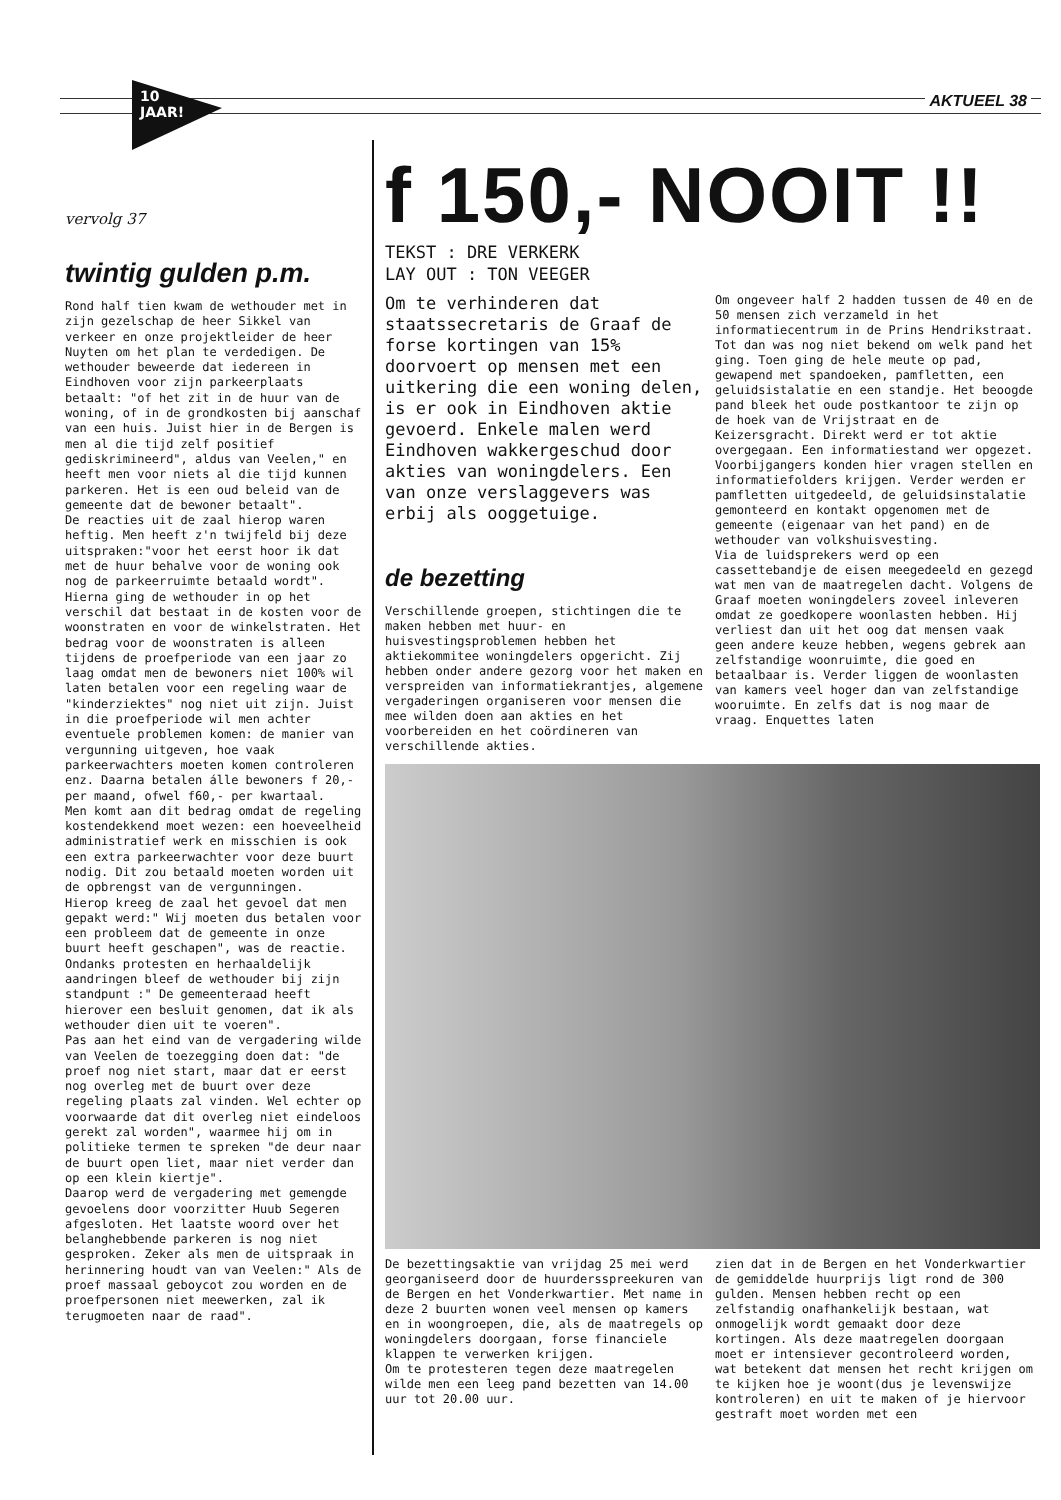10
JAAR!
AKTUEEL 38
vervolg 37
twintig gulden p.m.
Rond half tien kwam de wethouder met in zijn gezelschap de heer Sikkel van verkeer en onze projektleider de heer Nuyten om het plan te verdedigen. De wethouder beweerde dat iedereen in Eindhoven voor zijn parkeerplaats betaalt: "of het zit in de huur van de woning, of in de grondkosten bij aanschaf van een huis. Juist hier in de Bergen is men al die tijd zelf positief gediskrimineerd", aldus van Veelen," en heeft men voor niets al die tijd kunnen parkeren. Het is een oud beleid van de gemeente dat de bewoner betaalt".
De reacties uit de zaal hierop waren heftig. Men heeft z'n twijfeld bij deze uitspraken:"voor het eerst hoor ik dat met de huur behalve voor de woning ook nog de parkeerruimte betaald wordt".
Hierna ging de wethouder in op het verschil dat bestaat in de kosten voor de woonstraten en voor de winkelstraten. Het bedrag voor de woonstraten is alleen tijdens de proefperiode van een jaar zo laag omdat men de bewoners niet 100% wil laten betalen voor een regeling waar de "kinderziektes" nog niet uit zijn. Juist in die proefperiode wil men achter eventuele problemen komen: de manier van vergunning uitgeven, hoe vaak parkeerwachters moeten komen controleren enz. Daarna betalen álle bewoners f 20,- per maand, ofwel f60,- per kwartaal.
Men komt aan dit bedrag omdat de regeling kostendekkend moet wezen: een hoeveelheid administratief werk en misschien is ook een extra parkeerwachter voor deze buurt nodig. Dit zou betaald moeten worden uit de opbrengst van de vergunningen.
Hierop kreeg de zaal het gevoel dat men gepakt werd:" Wij moeten dus betalen voor een probleem dat de gemeente in onze buurt heeft geschapen", was de reactie.
Ondanks protesten en herhaaldelijk aandringen bleef de wethouder bij zijn standpunt :" De gemeenteraad heeft hierover een besluit genomen, dat ik als wethouder dien uit te voeren".
Pas aan het eind van de vergadering wilde van Veelen de toezegging doen dat: "de proef nog niet start, maar dat er eerst nog overleg met de buurt over deze regeling plaats zal vinden. Wel echter op voorwaarde dat dit overleg niet eindeloos gerekt zal worden", waarmee hij om in politieke termen te spreken "de deur naar de buurt open liet, maar niet verder dan op een klein kiertje".
Daarop werd de vergadering met gemengde gevoelens door voorzitter Huub Segeren afgesloten. Het laatste woord over het belanghebbende parkeren is nog niet gesproken. Zeker als men de uitspraak in herinnering houdt van van Veelen:" Als de proef massaal geboycot zou worden en de proefpersonen niet meewerken, zal ik terugmoeten naar de raad".
f 150,- NOOIT !!
TEKST : DRE VERKERK
LAY OUT : TON VEEGER
Om te verhinderen dat staatssecretaris de Graaf de forse kortingen van 15% doorvoert op mensen met een uitkering die een woning delen, is er ook in Eindhoven aktie gevoerd. Enkele malen werd Eindhoven wakkergeschud door akties van woningdelers. Een van onze verslaggevers was erbij als ooggetuige.
de bezetting
Verschillende groepen, stichtingen die te maken hebben met huur- en huisvestingsproblemen hebben het aktiekommitee woningdelers opgericht. Zij hebben onder andere gezorg voor het maken en verspreiden van informatiekrantjes, algemene vergaderingen organiseren voor mensen die mee wilden doen aan akties en het voorbereiden en het coördineren van verschillende akties.
Om ongeveer half 2 hadden tussen de 40 en de 50 mensen zich verzameld in het informatiecentrum in de Prins Hendrikstraat. Tot dan was nog niet bekend om welk pand het ging. Toen ging de hele meute op pad, gewapend met spandoeken, pamfletten, een geluidsistalatie en een standje. Het beoogde pand bleek het oude postkantoor te zijn op de hoek van de Vrijstraat en de Keizersgracht. Direkt werd er tot aktie overgegaan. Een informatiestand wer opgezet. Voorbijgangers konden hier vragen stellen en informatiefolders krijgen. Verder werden er pamfletten uitgedeeld, de geluidsinstalatie gemonteerd en kontakt opgenomen met de gemeente (eigenaar van het pand) en de wethouder van volkshuisvesting.
Via de luidsprekers werd op een cassettebandje de eisen meegedeeld en gezegd wat men van de maatregelen dacht. Volgens de Graaf moeten woningdelers zoveel inleveren omdat ze goedkopere woonlasten hebben. Hij verliest dan uit het oog dat mensen vaak geen andere keuze hebben, wegens gebrek aan zelfstandige woonruimte, die goed en betaalbaar is. Verder liggen de woonlasten van kamers veel hoger dan van zelfstandige wooruimte. En zelfs dat is nog maar de vraag. Enquettes laten
De bezettingsaktie van vrijdag 25 mei werd georganiseerd door de huurdersspreekuren van de Bergen en het Vonderkwartier. Met name in deze 2 buurten wonen veel mensen op kamers en in woongroepen, die, als de maatregels op woningdelers doorgaan, forse financiele klappen te verwerken krijgen.
Om te protesteren tegen deze maatregelen wilde men een leeg pand bezetten van 14.00 uur tot 20.00 uur.
zien dat in de Bergen en het Vonderkwartier de gemiddelde huurprijs ligt rond de 300 gulden. Mensen hebben recht op een zelfstandig onafhankelijk bestaan, wat onmogelijk wordt gemaakt door deze kortingen. Als deze maatregelen doorgaan moet er intensiever gecontroleerd worden, wat betekent dat mensen het recht krijgen om te kijken hoe je woont(dus je levenswijze kontroleren) en uit te maken of je hiervoor gestraft moet worden met een